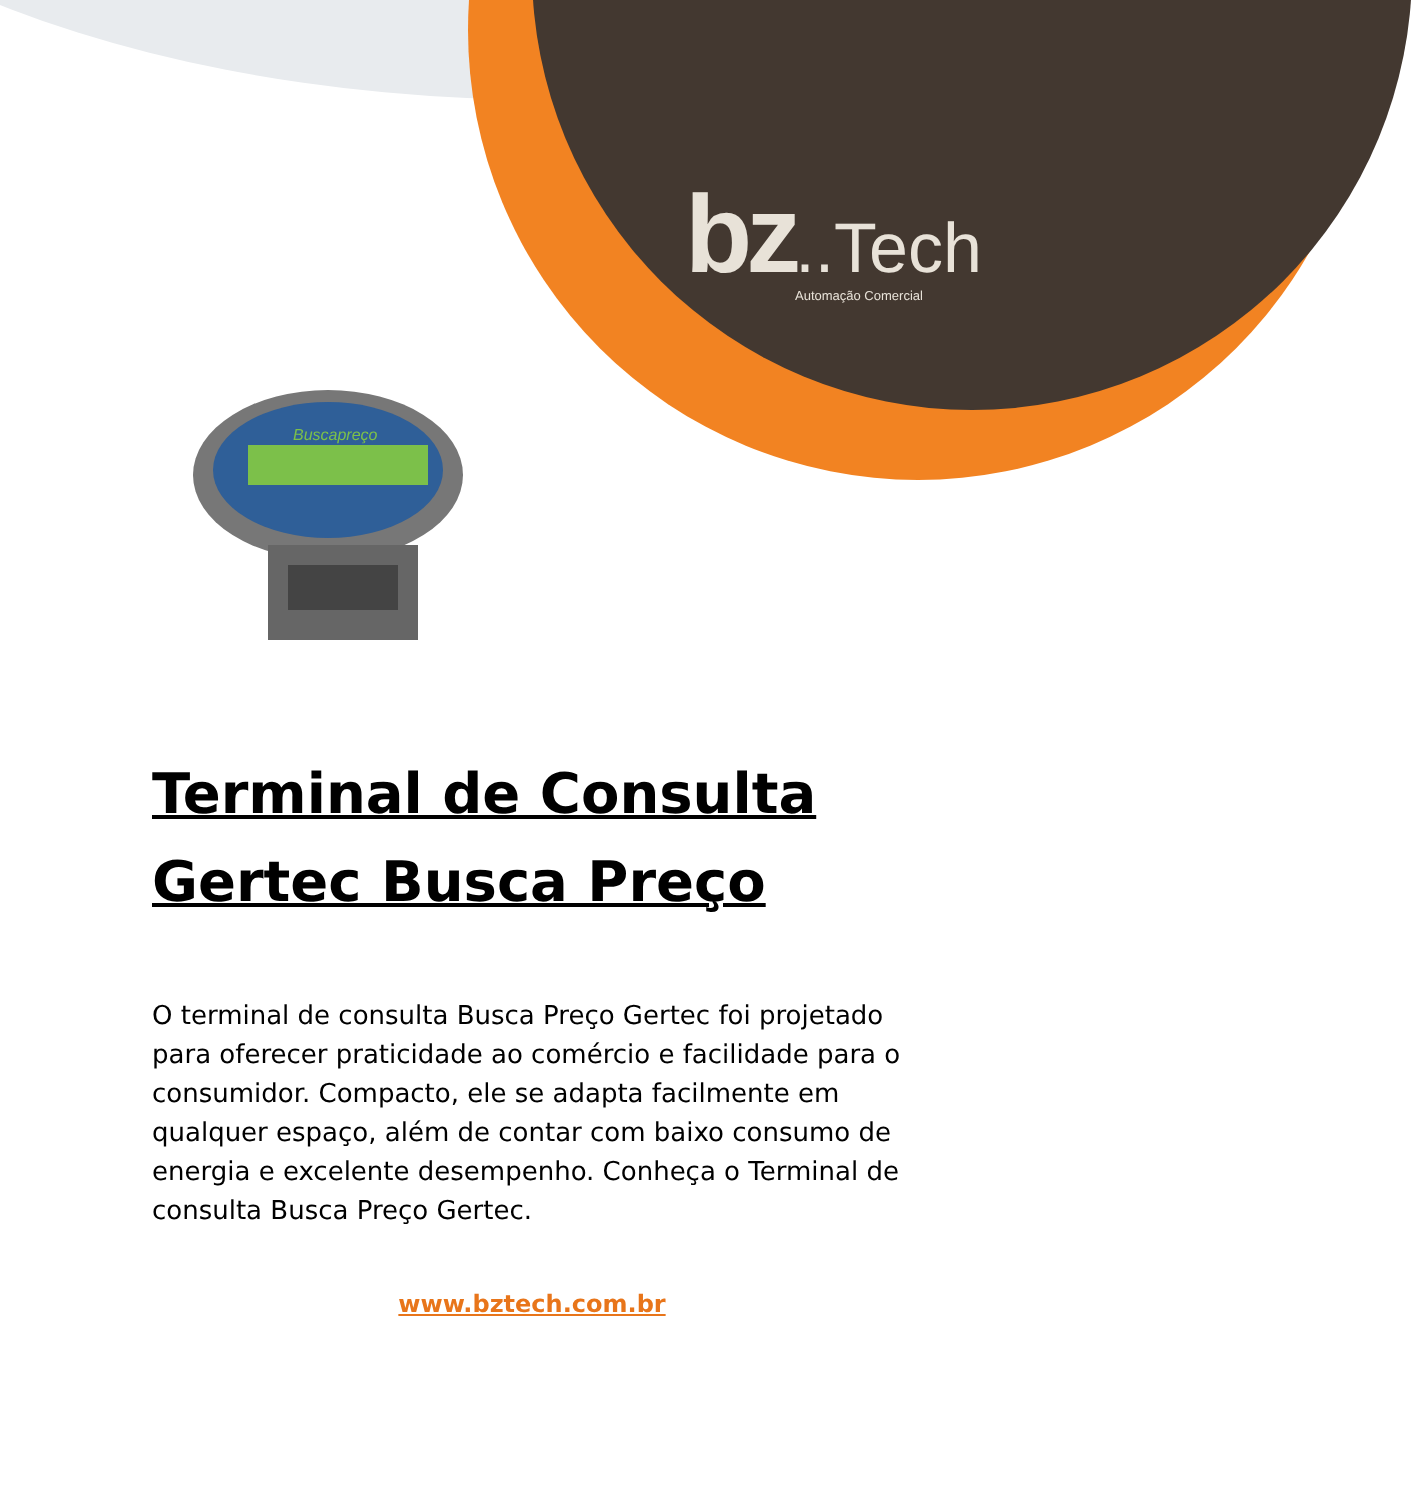bz..Tech
Automação Comercial
Buscapreço
Terminal de Consulta
Gertec Busca Preço
O terminal de consulta Busca Preço Gertec foi projetado para oferecer praticidade ao comércio e facilidade para o consumidor. Compacto, ele se adapta facilmente em qualquer espaço, além de contar com baixo consumo de energia e excelente desempenho. Conheça o Terminal de consulta Busca Preço Gertec.
www.bztech.com.br